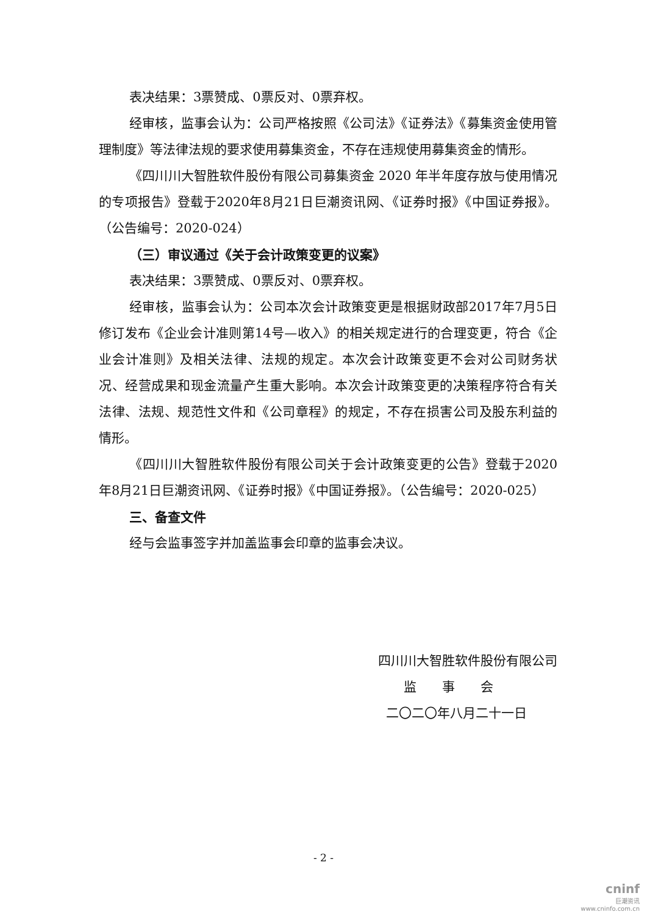表决结果：3票赞成、0票反对、0票弃权。
经审核，监事会认为：公司严格按照《公司法》《证券法》《募集资金使用管理制度》等法律法规的要求使用募集资金，不存在违规使用募集资金的情形。
《四川川大智胜软件股份有限公司募集资金 2020 年半年度存放与使用情况的专项报告》登载于2020年8月21日巨潮资讯网、《证券时报》《中国证券报》。（公告编号：2020-024）
（三）审议通过《关于会计政策变更的议案》
表决结果：3票赞成、0票反对、0票弃权。
经审核，监事会认为：公司本次会计政策变更是根据财政部2017年7月5日修订发布《企业会计准则第14号—收入》的相关规定进行的合理变更，符合《企业会计准则》及相关法律、法规的规定。本次会计政策变更不会对公司财务状况、经营成果和现金流量产生重大影响。本次会计政策变更的决策程序符合有关法律、法规、规范性文件和《公司章程》的规定，不存在损害公司及股东利益的情形。
《四川川大智胜软件股份有限公司关于会计政策变更的公告》登载于2020年8月21日巨潮资讯网、《证券时报》《中国证券报》。（公告编号：2020-025）
三、备查文件
经与会监事签字并加盖监事会印章的监事会决议。
四川川大智胜软件股份有限公司
监　　事　　会
二〇二〇年八月二十一日
- 2 -
cninf
巨潮资讯
www.cninfo.com.cn